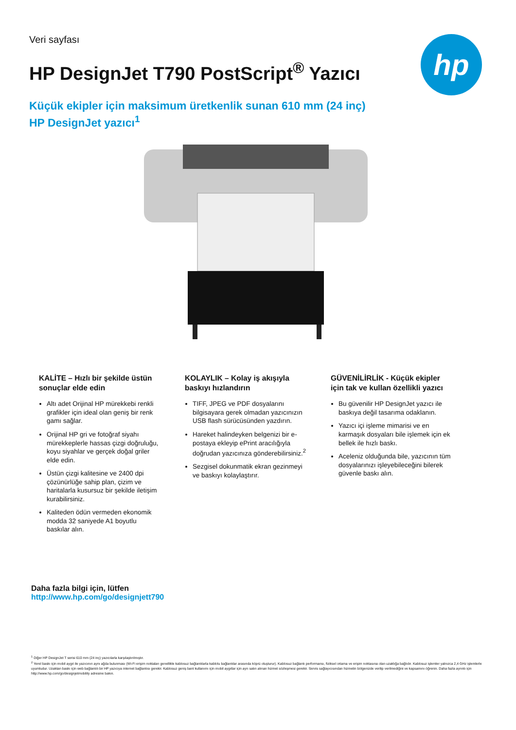Veri sayfası
HP DesignJet T790 PostScript<sup>®</sup> Yazıcı
hp
Küçük ekipler için maksimum üretkenlik sunan 610 mm (24 inç) HP DesignJet yazıcı<sup>1</sup>
KALİTE – Hızlı bir şekilde üstün sonuçlar elde edin
Altı adet Orijinal HP mürekkebi renkli grafikler için ideal olan geniş bir renk gamı sağlar.
Orijinal HP gri ve fotoğraf siyahı mürekkeplerle hassas çizgi doğruluğu, koyu siyahlar ve gerçek doğal griler elde edin.
Üstün çizgi kalitesine ve 2400 dpi çözünürlüğe sahip plan, çizim ve haritalarla kusursuz bir şekilde iletişim kurabilirsiniz.
Kaliteden ödün vermeden ekonomik modda 32 saniyede A1 boyutlu baskılar alın.
KOLAYLIK – Kolay iş akışıyla baskıyı hızlandırın
TIFF, JPEG ve PDF dosyalarını bilgisayara gerek olmadan yazıcınızın USB flash sürücüsünden yazdırın.
Hareket halindeyken belgenizi bir e-postaya ekleyip ePrint aracılığıyla doğrudan yazıcınıza gönderebilirsiniz.<sup>2</sup>
Sezgisel dokunmatik ekran gezinmeyi ve baskıyı kolaylaştırır.
GÜVENİLİRLİK - Küçük ekipler için tak ve kullan özellikli yazıcı
Bu güvenilir HP DesignJet yazıcı ile baskıya değil tasarıma odaklanın.
Yazıcı içi işleme mimarisi ve en karmaşık dosyaları bile işlemek için ek bellek ile hızlı baskı.
Aceleniz olduğunda bile, yazıcının tüm dosyalarınızı işleyebileceğini bilerek güvenle baskı alın.
Daha fazla bilgi için, lütfen
http://www.hp.com/go/designjett790
<sup>1</sup> Diğer HP DesignJet T serisi 610 mm (24 inç) yazıcılarla karşılaştırılmıştır.
<sup>2</sup> Yerel baskı için mobil aygıt ile yazıcının aynı ağda bulunması (Wi-Fi erişim noktaları genellikle kablosuz bağlantılarla kablolu bağlantılar arasında köprü oluşturur). Kablosuz bağlantı performansı, fiziksel ortama ve erişim noktasına olan uzaklığa bağlıdır. Kablosuz işlemler yalnızca 2,4 GHz işlemlerle uyumludur. Uzaktan baskı için web bağlantılı bir HP yazıcıya internet bağlantısı gerekir. Kablosuz geniş bant kullanımı için mobil aygıtlar için ayrı satın alınan hizmet sözleşmesi gerekir. Servis sağlayıcısından hizmetin bölgenizde verilip verilmediğini ve kapsamını öğrenin. Daha fazla ayrıntı için http://www.hp.com/go/designjetmobility adresine bakın.